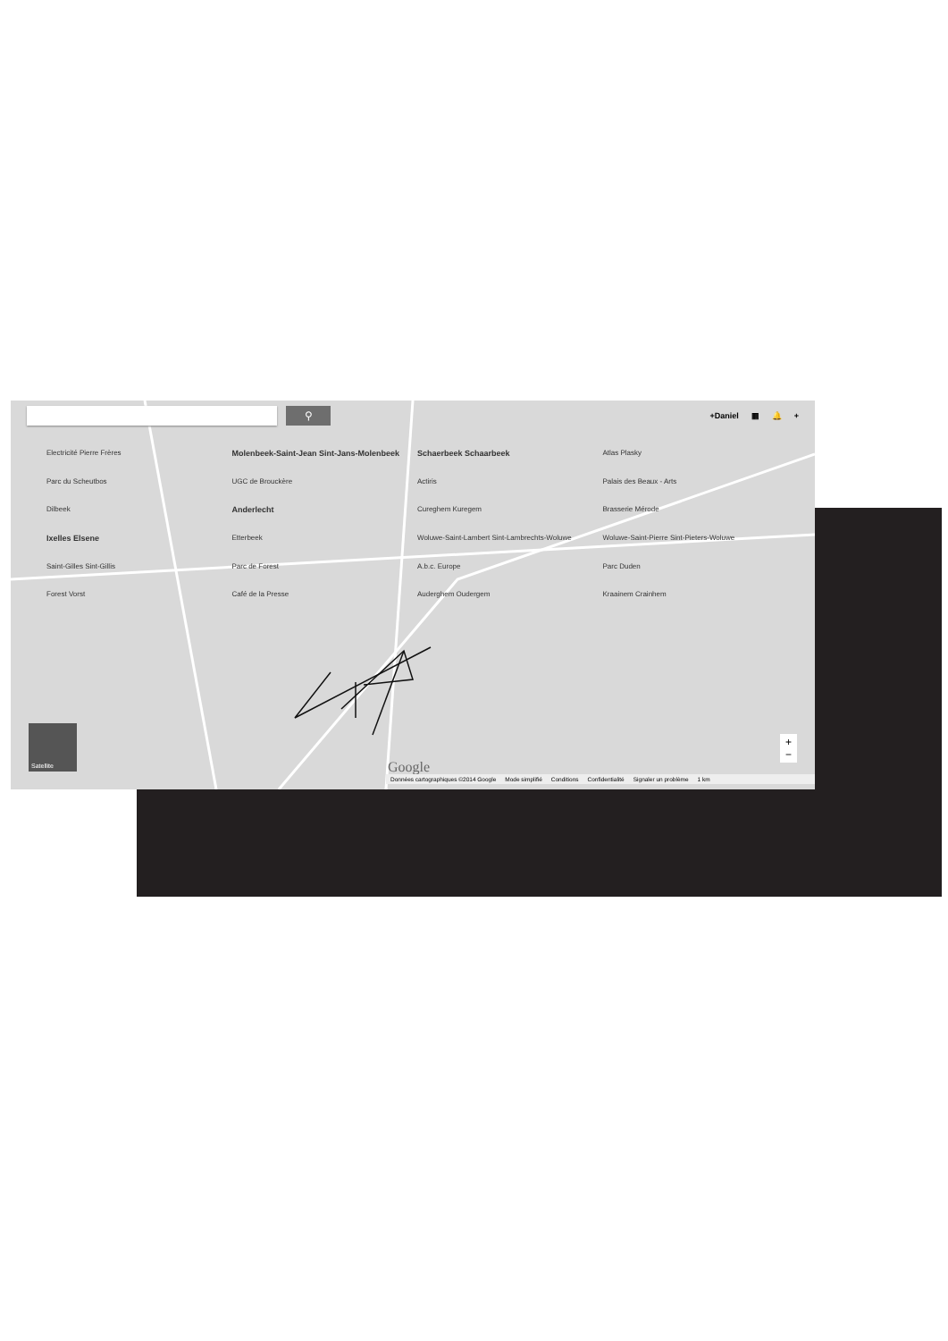⚲
+Daniel ▦ 🔔 +
Electricité Pierre Frères Molenbeek-Saint-Jean Sint-Jans-Molenbeek Schaerbeek Schaarbeek Atlas Plasky Parc du Scheutbos UGC de Brouckère Actiris Palais des Beaux - Arts Dilbeek Anderlecht Cureghem Kuregem Brasserie Mérode Ixelles Elsene Etterbeek Woluwe-Saint-Lambert Sint-Lambrechts-Woluwe Woluwe-Saint-Pierre Sint-Pieters-Woluwe Saint-Gilles Sint-Gillis Parc de Forest A.b.c. Europe Parc Duden Forest Vorst Café de la Presse Auderghem Oudergem Kraainem Crainhem
Satellite
+
−
Google
Données cartographiques ©2014 Google Mode simplifié Conditions Confidentialité Signaler un problème 1 km